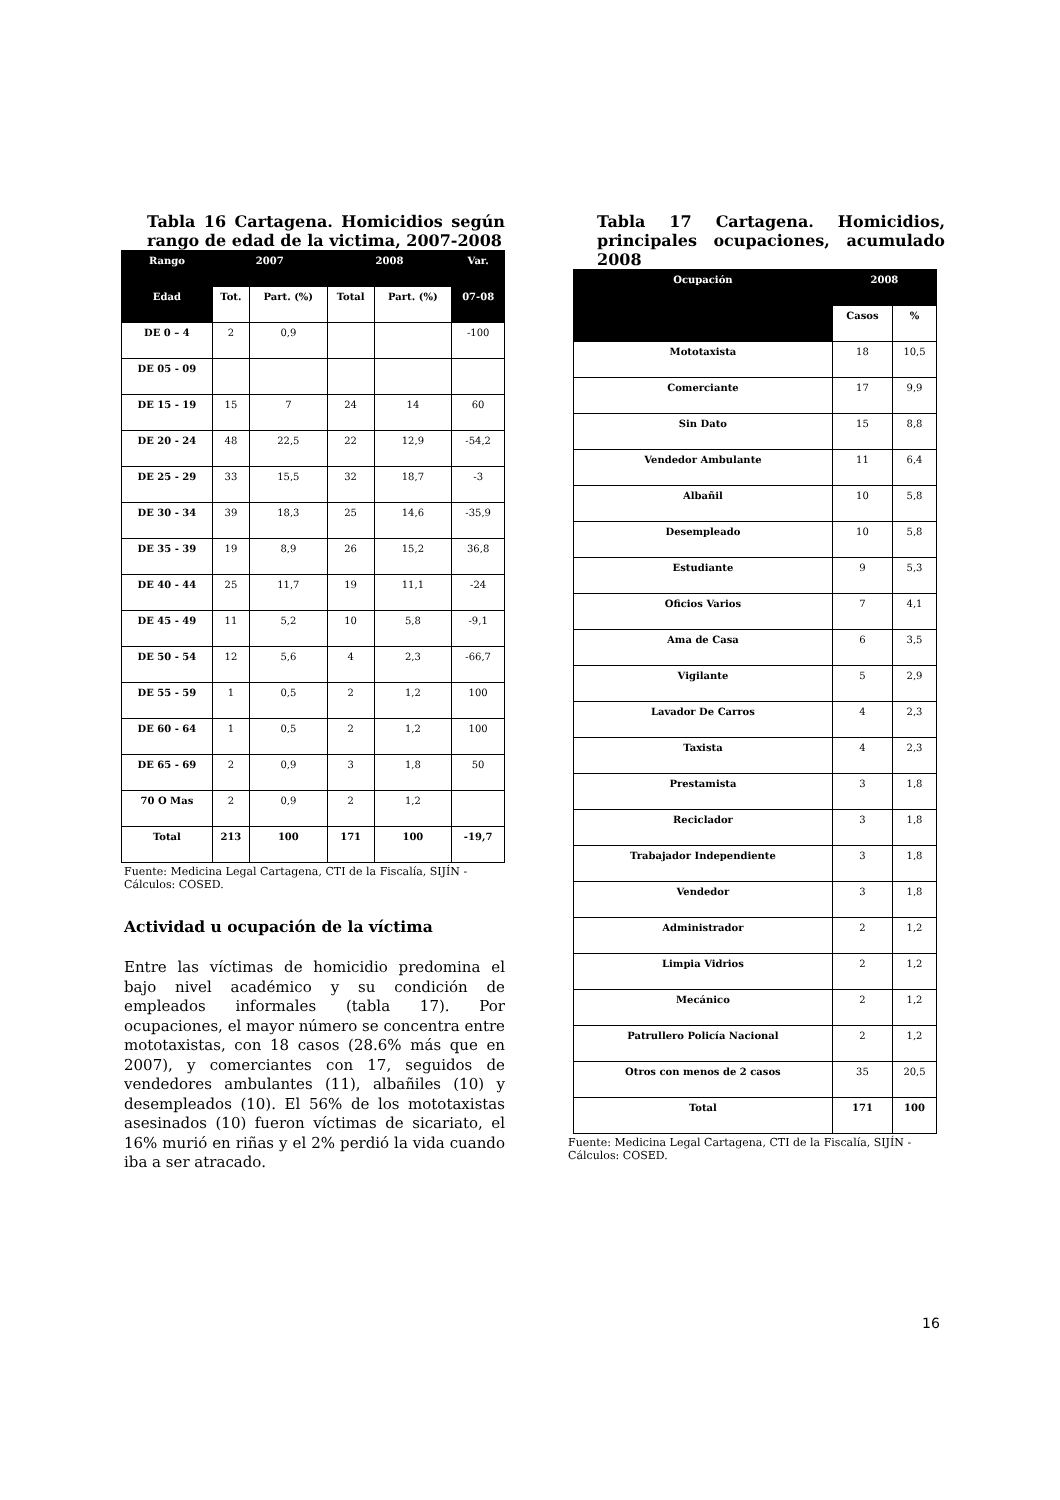Tabla 16 Cartagena. Homicidios según rango de edad de la victima, 2007-2008
| Rango | 2007 | | 2008 | | Var. |
| --- | --- | --- | --- | --- | --- |
| Edad | Tot. | Part. (%) | Total | Part. (%) | 07-08 |
| DE 0 – 4 | 2 | 0,9 | | | -100 |
| DE 05 - 09 | | | | | |
| DE 15 - 19 | 15 | 7 | 24 | 14 | 60 |
| DE 20 - 24 | 48 | 22,5 | 22 | 12,9 | -54,2 |
| DE 25 - 29 | 33 | 15,5 | 32 | 18,7 | -3 |
| DE 30 - 34 | 39 | 18,3 | 25 | 14,6 | -35,9 |
| DE 35 - 39 | 19 | 8,9 | 26 | 15,2 | 36,8 |
| DE 40 - 44 | 25 | 11,7 | 19 | 11,1 | -24 |
| DE 45 - 49 | 11 | 5,2 | 10 | 5,8 | -9,1 |
| DE 50 - 54 | 12 | 5,6 | 4 | 2,3 | -66,7 |
| DE 55 - 59 | 1 | 0,5 | 2 | 1,2 | 100 |
| DE 60 - 64 | 1 | 0,5 | 2 | 1,2 | 100 |
| DE 65 - 69 | 2 | 0,9 | 3 | 1,8 | 50 |
| 70 O Mas | 2 | 0,9 | 2 | 1,2 | |
| Total | 213 | 100 | 171 | 100 | -19,7 |
Fuente: Medicina Legal Cartagena, CTI de la Fiscalía, SIJÍN - Cálculos: COSED.
Actividad u ocupación de la víctima
Entre las víctimas de homicidio predomina el bajo nivel académico y su condición de empleados informales (tabla 17). Por ocupaciones, el mayor número se concentra entre mototaxistas, con 18 casos (28.6% más que en 2007), y comerciantes con 17, seguidos de vendedores ambulantes (11), albañiles (10) y desempleados (10). El 56% de los mototaxistas asesinados (10) fueron víctimas de sicariato, el 16% murió en riñas y el 2% perdió la vida cuando iba a ser atracado.
Tabla 17 Cartagena. Homicidios, principales ocupaciones, acumulado 2008
| Ocupación | 2008 | |
| --- | --- | --- |
| | Casos | % |
| Mototaxista | 18 | 10,5 |
| Comerciante | 17 | 9,9 |
| Sin Dato | 15 | 8,8 |
| Vendedor Ambulante | 11 | 6,4 |
| Albañil | 10 | 5,8 |
| Desempleado | 10 | 5,8 |
| Estudiante | 9 | 5,3 |
| Oficios Varios | 7 | 4,1 |
| Ama de Casa | 6 | 3,5 |
| Vigilante | 5 | 2,9 |
| Lavador De Carros | 4 | 2,3 |
| Taxista | 4 | 2,3 |
| Prestamista | 3 | 1,8 |
| Reciclador | 3 | 1,8 |
| Trabajador Independiente | 3 | 1,8 |
| Vendedor | 3 | 1,8 |
| Administrador | 2 | 1,2 |
| Limpia Vidrios | 2 | 1,2 |
| Mecánico | 2 | 1,2 |
| Patrullero Policía Nacional | 2 | 1,2 |
| Otros con menos de 2 casos | 35 | 20,5 |
| Total | 171 | 100 |
Fuente: Medicina Legal Cartagena, CTI de la Fiscalía, SIJÍN - Cálculos: COSED.
16